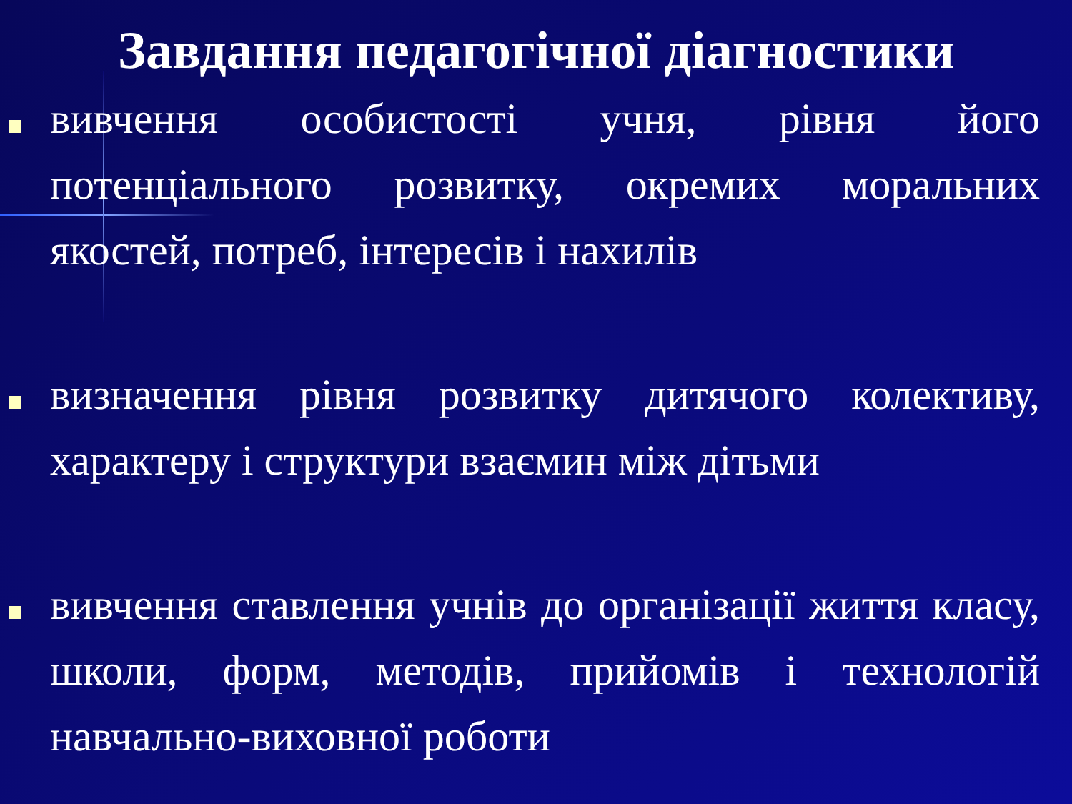Завдання педагогічної діагностики
вивчення особистості учня, рівня його потенціального розвитку, окремих моральних якостей, потреб, інтересів і нахилів
визначення рівня розвитку дитячого колективу, характеру і структури взаємин між дітьми
вивчення ставлення учнів до організації життя класу, школи, форм, методів, прийомів і технологій навчально-виховної роботи